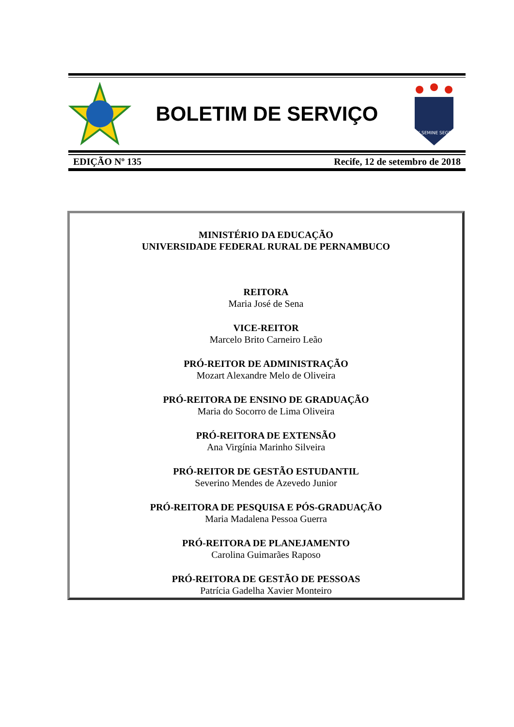BOLETIM DE SERVIÇO
EX SEMINE SEGES
EDIÇÃO Nº 135 Recife, 12 de setembro de 2018
MINISTÉRIO DA EDUCAÇÃO
UNIVERSIDADE FEDERAL RURAL DE PERNAMBUCO
REITORA
Maria José de Sena
VICE-REITOR
Marcelo Brito Carneiro Leão
PRÓ-REITOR DE ADMINISTRAÇÃO
Mozart Alexandre Melo de Oliveira
PRÓ-REITORA DE ENSINO DE GRADUAÇÃO
Maria do Socorro de Lima Oliveira
PRÓ-REITORA DE EXTENSÃO
Ana Virgínia Marinho Silveira
PRÓ-REITOR DE GESTÃO ESTUDANTIL
Severino Mendes de Azevedo Junior
PRÓ-REITORA DE PESQUISA E PÓS-GRADUAÇÃO
Maria Madalena Pessoa Guerra
PRÓ-REITORA DE PLANEJAMENTO
Carolina Guimarães Raposo
PRÓ-REITORA DE GESTÃO DE PESSOAS
Patrícia Gadelha Xavier Monteiro